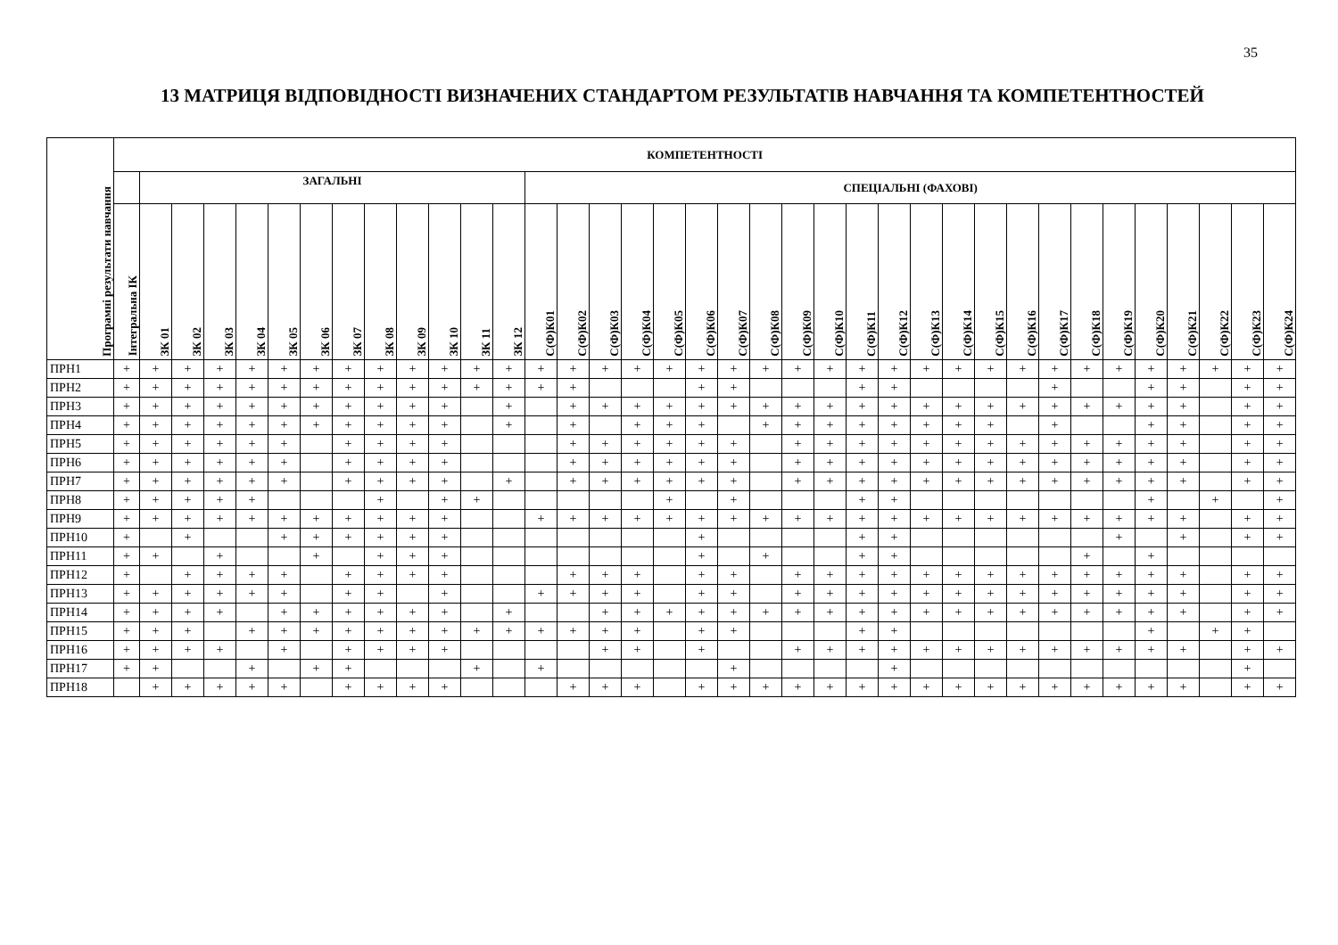35
13 МАТРИЦЯ ВІДПОВІДНОСТІ ВИЗНАЧЕНИХ СТАНДАРТОМ РЕЗУЛЬТАТІВ НАВЧАННЯ ТА КОМПЕТЕНТНОСТЕЙ
| Програмні результати навчання | КОМПЕТЕНТНОСТІ | | | | | | | | | | | | | | | | | | | | | | | | | | | | | | | | | | | | |
| --- | --- | --- | --- | --- | --- | --- | --- | --- | --- | --- | --- | --- | --- | --- | --- | --- | --- | --- | --- | --- | --- | --- | --- | --- | --- | --- | --- | --- | --- | --- | --- | --- | --- | --- | --- | --- | --- |
| | | ЗАГАЛЬНІ | | | | | | | | | | | | СПЕЦІАЛЬНІ (ФАХОВІ) | | | | | | | | | | | | | | | | | | | | | | | |
| | Інтегральна ІК | ЗК 01 | ЗК 02 | ЗК 03 | ЗК 04 | ЗК 05 | ЗК 06 | ЗК 07 | ЗК 08 | ЗК 09 | ЗК 10 | ЗК 11 | ЗК 12 | С(Ф)К01 | С(Ф)К02 | С(Ф)К03 | С(Ф)К04 | С(Ф)К05 | С(Ф)К06 | С(Ф)К07 | С(Ф)К08 | С(Ф)К09 | С(Ф)К10 | С(Ф)К11 | С(Ф)К12 | С(Ф)К13 | С(Ф)К14 | С(Ф)К15 | С(Ф)К16 | С(Ф)К17 | С(Ф)К18 | С(Ф)К19 | С(Ф)К20 | С(Ф)К21 | С(Ф)К22 | С(Ф)К23 | С(Ф)К24 |
| ПРН1 | + | + | + | + | + | + | + | + | + | + | + | + | + | + | + | + | + | + | + | + | + | + | + | + | + | + | + | + | + | + | + | + | + | + | + | + | + |
| ПРН2 | + | + | + | + | + | + | + | + | + | + | + | + | + | + | + | | | | + | + | | | | + | + | | | | | + | | | + | + | | + | + |
| ПРН3 | + | + | + | + | + | + | + | + | + | + | + | | + | | + | + | + | + | + | + | + | + | + | + | + | + | + | + | + | + | + | + | + | + | | + | + |
| ПРН4 | + | + | + | + | + | + | + | + | + | + | + | | + | | + | | + | + | + | | + | + | + | + | + | + | + | + | | + | | | + | + | | + | + |
| ПРН5 | + | + | + | + | + | + | | + | + | + | + | | | | + | + | + | + | + | + | | + | + | + | + | + | + | + | + | + | + | + | + | + | | + | + |
| ПРН6 | + | + | + | + | + | + | | + | + | + | + | | | | + | + | + | + | + | + | | + | + | + | + | + | + | + | + | + | + | + | + | + | | + | + |
| ПРН7 | + | + | + | + | + | + | | + | + | + | + | | + | | + | + | + | + | + | + | | + | + | + | + | + | + | + | + | + | + | + | + | + | | + | + |
| ПРН8 | + | + | + | + | + | | | | + | | + | + | | | | | | + | | + | | | | + | + | | | | | | | | + | | + | | + |
| ПРН9 | + | + | + | + | + | + | + | + | + | + | + | | | + | + | + | + | + | + | + | + | + | + | + | + | + | + | + | + | + | + | + | + | + | | + | + |
| ПРН10 | + | | + | | | + | + | + | + | + | + | | | | | | | | + | | | | | + | + | | | | | | | + | | + | | + | + |
| ПРН11 | + | + | | + | | | + | | + | + | + | | | | | | | | + | | + | | | + | + | | | | | | + | | + | | | | |
| ПРН12 | + | | + | + | + | + | | + | + | + | + | | | | + | + | + | | + | + | | + | + | + | + | + | + | + | + | + | + | + | + | + | | + | + |
| ПРН13 | + | + | + | + | + | + | | + | + | | + | | | + | + | + | + | | + | + | | + | + | + | + | + | + | + | + | + | + | + | + | + | | + | + |
| ПРН14 | + | + | + | + | | + | + | + | + | + | + | | + | | | + | + | + | + | + | + | + | + | + | + | + | + | + | + | + | + | + | + | + | | + | + |
| ПРН15 | + | + | + | | + | + | + | + | + | + | + | + | + | + | + | + | + | | + | + | | | | + | + | | | | | | | | + | | + | + | |
| ПРН16 | + | + | + | + | | + | | + | + | + | + | | | | | + | + | | + | | | + | + | + | + | + | + | + | + | + | + | + | + | + | | + | + |
| ПРН17 | + | + | | | + | | + | + | | | | + | | + | | | | | | + | | | | | + | | | | | | | | | | | + | |
| ПРН18 | | + | + | + | + | + | | + | + | + | + | | | | + | + | + | | + | + | + | + | + | + | + | + | + | + | + | + | + | + | + | + | | + | + |